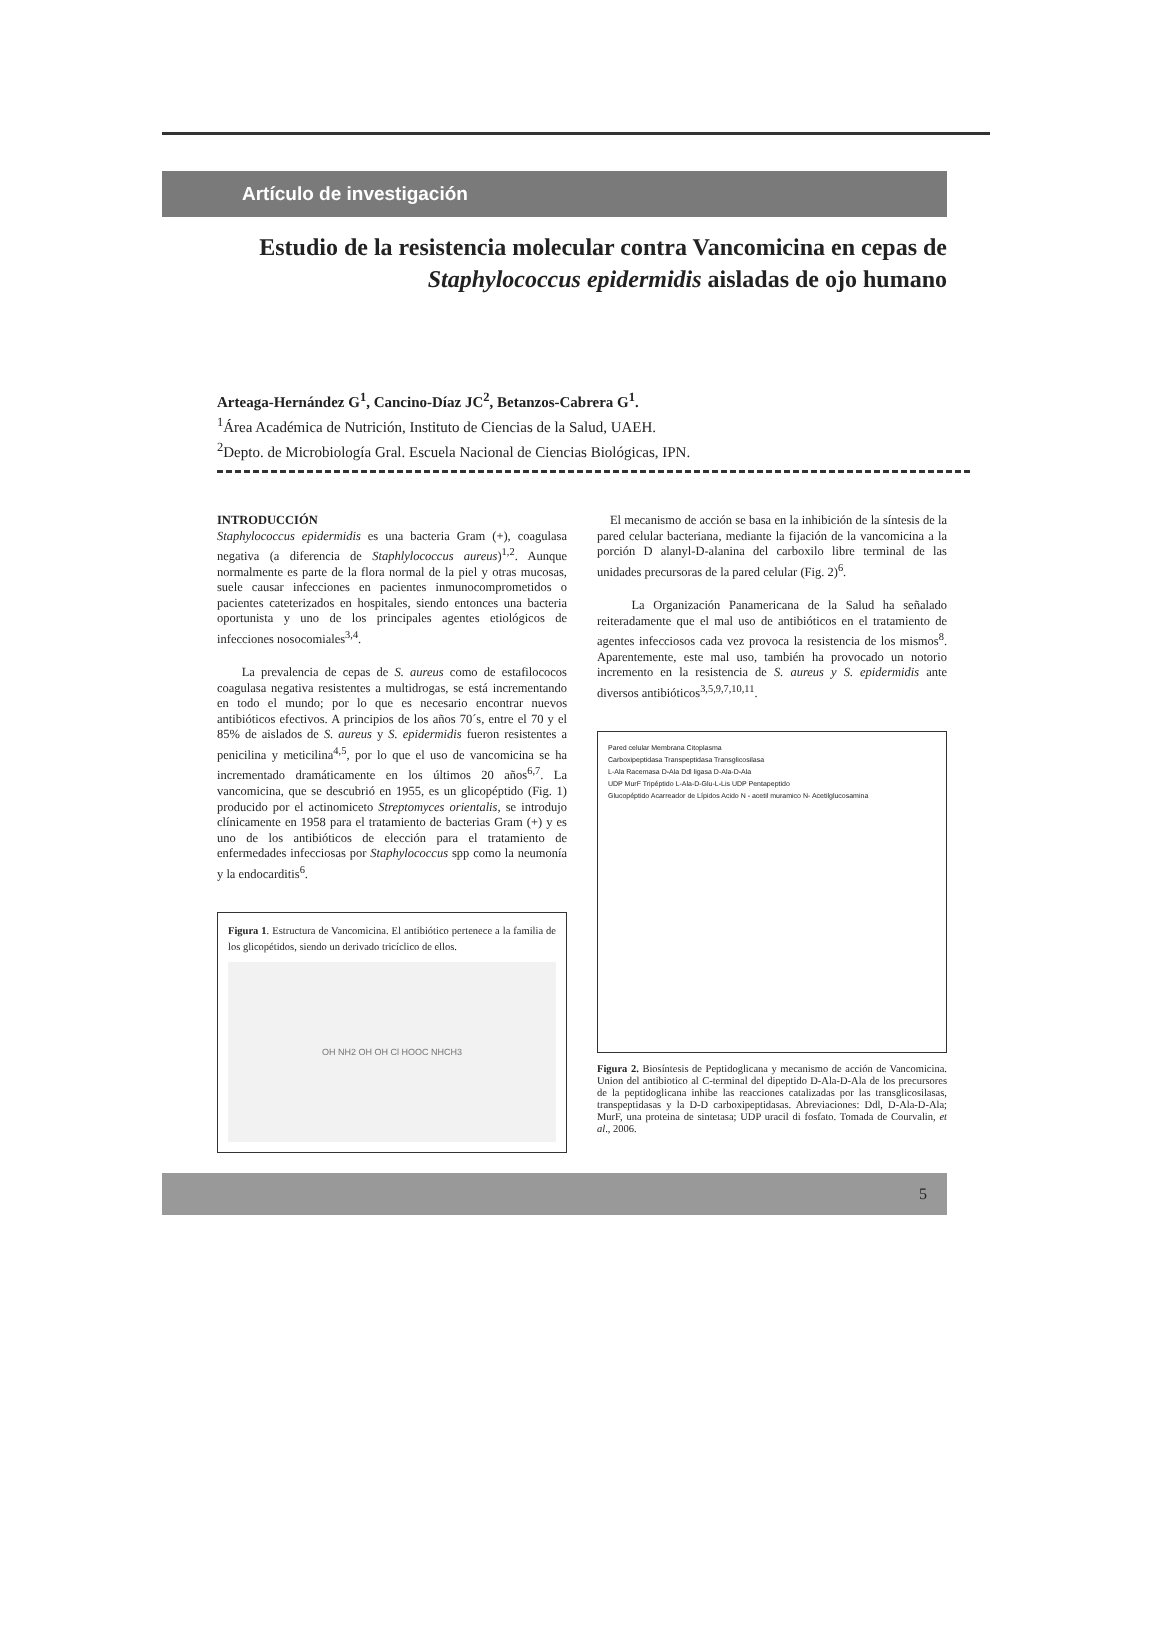Artículo de investigación
Estudio de la resistencia molecular contra Vancomicina en cepas de Staphylococcus epidermidis aisladas de ojo humano
Arteaga-Hernández G<sup>1</sup>, Cancino-Díaz JC<sup>2</sup>, Betanzos-Cabrera G<sup>1</sup>.
<sup>1</sup> Área Académica de Nutrición, Instituto de Ciencias de la Salud, UAEH.
<sup>2</sup> Depto. de Microbiología Gral. Escuela Nacional de Ciencias Biológicas, IPN.
INTRODUCCIÓN
Staphylococcus epidermidis es una bacteria Gram (+), coagulasa negativa (a diferencia de Staphlylococcus aureus)<sup>1,2</sup>. Aunque normalmente es parte de la flora normal de la piel y otras mucosas, suele causar infecciones en pacientes inmunocomprometidos o pacientes cateterizados en hospitales, siendo entonces una bacteria oportunista y uno de los principales agentes etiológicos de infecciones nosocomiales<sup>3,4</sup>.
La prevalencia de cepas de S. aureus como de estafilococos coagulasa negativa resistentes a multidrogas, se está incrementando en todo el mundo; por lo que es necesario encontrar nuevos antibióticos efectivos. A principios de los años 70´s, entre el 70 y el 85% de aislados de S. aureus y S. epidermidis fueron resistentes a penicilina y meticilina<sup>4,5</sup>, por lo que el uso de vancomicina se ha incrementado dramáticamente en los últimos 20 años<sup>6,7</sup>. La vancomicina, que se descubrió en 1955, es un glicopéptido (Fig. 1) producido por el actinomiceto Streptomyces orientalis, se introdujo clínicamente en 1958 para el tratamiento de bacterias Gram (+) y es uno de los antibióticos de elección para el tratamiento de enfermedades infecciosas por Staphylococcus spp como la neumonía y la endocarditis<sup>6</sup>.
Figura 1. Estructura de Vancomicina. El antibiótico pertenece a la familia de los glicopétidos, siendo un derivado tricíclico de ellos.
OH NH2 OH OH Cl HOOC NHCH3
El mecanismo de acción se basa en la inhibición de la síntesis de la pared celular bacteriana, mediante la fijación de la vancomicina a la porción D alanyl-D-alanina del carboxilo libre terminal de las unidades precursoras de la pared celular (Fig. 2)<sup>6</sup>.
La Organización Panamericana de la Salud ha señalado reiteradamente que el mal uso de antibióticos en el tratamiento de agentes infecciosos cada vez provoca la resistencia de los mismos<sup>8</sup>. Aparentemente, este mal uso, también ha provocado un notorio incremento en la resistencia de S. aureus y S. epidermidis ante diversos antibióticos<sup>3,5,9,7,10,11</sup>.
Pared celular Membrana Citoplasma
Carboxipeptidasa Transpeptidasa Transglicosilasa
L-Ala Racemasa D-Ala Ddl ligasa D-Ala-D-Ala
UDP MurF Tripéptido L-Ala-D-Glu-L-Lis UDP Pentapeptido
Glucopéptido Acarreador de Lípidos Acido N - acetil muramico N- Acetilglucosamina
Figura 2. Biosíntesis de Peptidoglicana y mecanismo de acción de Vancomicina. Union del antibiotico al C-terminal del dipeptido D-Ala-D-Ala de los precursores de la peptidoglicana inhibe las reacciones catalizadas por las transglicosilasas, transpeptidasas y la D-D carboxipeptidasas. Abreviaciones: Ddl, D-Ala-D-Ala; MurF, una proteina de sintetasa; UDP uracil di fosfato. Tomada de Courvalin, et al., 2006.
5